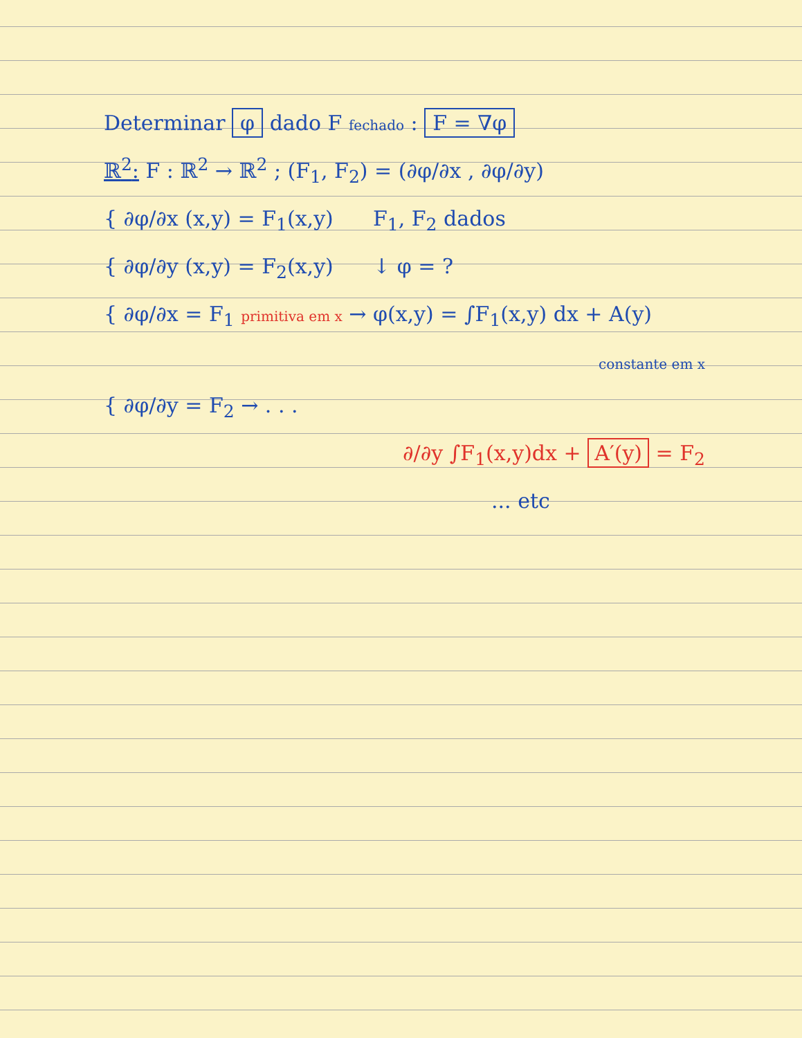Determinar φ dado F fechado : F = ∇φ
ℝ<sup>2</sup>: F : ℝ<sup>2</sup> → ℝ<sup>2</sup> ; (F<sub>1</sub>, F<sub>2</sub>) = (∂φ/∂x , ∂φ/∂y)
{ ∂φ/∂x (x,y) = F<sub>1</sub>(x,y) F<sub>1</sub>, F<sub>2</sub> dados
{ ∂φ/∂y (x,y) = F<sub>2</sub>(x,y) ↓ φ = ?
{ ∂φ/∂x = F<sub>1</sub> primitiva em x → φ(x,y) = ∫F<sub>1</sub>(x,y) dx + A(y)
constante em x
{ ∂φ/∂y = F<sub>2</sub> → . . .
∂/∂y ∫F<sub>1</sub>(x,y)dx + A′(y) = F<sub>2</sub>
... etc